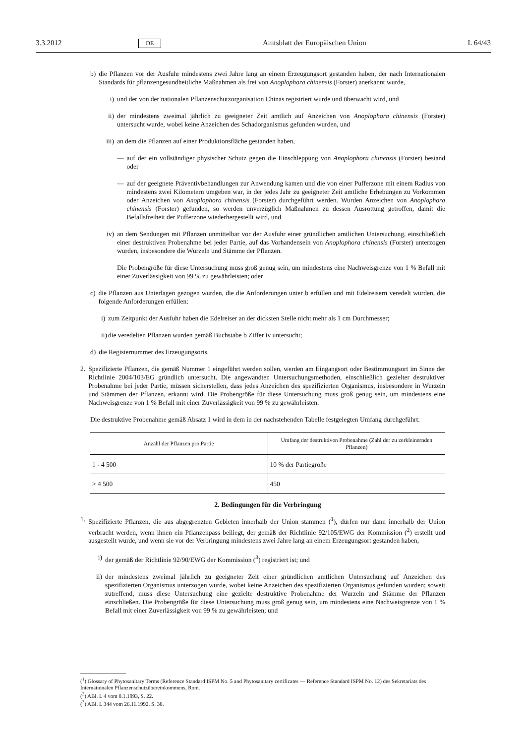3.3.2012 DE Amtsblatt der Europäischen Union L 64/43
b) die Pflanzen vor der Ausfuhr mindestens zwei Jahre lang an einem Erzeugungsort gestanden haben, der nach Internationalen Standards für pflanzengesundheitliche Maßnahmen als frei von Anoplophora chinensis (Forster) anerkannt wurde,
i) und der von der nationalen Pflanzenschutzorganisation Chinas registriert wurde und überwacht wird, und
ii) der mindestens zweimal jährlich zu geeigneter Zeit amtlich auf Anzeichen von Anoplophora chinensis (Forster) untersucht wurde, wobei keine Anzeichen des Schadorganismus gefunden wurden, und
iii) an dem die Pflanzen auf einer Produktionsfläche gestanden haben,
— auf der ein vollständiger physischer Schutz gegen die Einschleppung von Anoplophora chinensis (Forster) bestand oder
— auf der geeignete Präventivbehandlungen zur Anwendung kamen und die von einer Pufferzone mit einem Radius von mindestens zwei Kilometern umgeben war, in der jedes Jahr zu geeigneter Zeit amtliche Erhebungen zu Vorkommen oder Anzeichen von Anoplophora chinensis (Forster) durchgeführt werden. Wurden Anzeichen von Anoplophora chinensis (Forster) gefunden, so werden unverzüglich Maßnahmen zu dessen Ausrottung getroffen, damit die Befallsfreiheit der Pufferzone wiederhergestellt wird, und
iv) an dem Sendungen mit Pflanzen unmittelbar vor der Ausfuhr einer gründlichen amtlichen Untersuchung, einschließlich einer destruktiven Probenahme bei jeder Partie, auf das Vorhandensein von Anoplophora chinensis (Forster) unterzogen wurden, insbesondere die Wurzeln und Stämme der Pflanzen.
Die Probengröße für diese Untersuchung muss groß genug sein, um mindestens eine Nachweisgrenze von 1 % Befall mit einer Zuverlässigkeit von 99 % zu gewährleisten; oder
c) die Pflanzen aus Unterlagen gezogen wurden, die die Anforderungen unter b erfüllen und mit Edelreisern veredelt wurden, die folgende Anforderungen erfüllen:
i) zum Zeitpunkt der Ausfuhr haben die Edelreiser an der dicksten Stelle nicht mehr als 1 cm Durchmesser;
ii) die veredelten Pflanzen wurden gemäß Buchstabe b Ziffer iv untersucht;
d) die Registernummer des Erzeugungsorts.
2. Spezifizierte Pflanzen, die gemäß Nummer 1 eingeführt werden sollen, werden am Eingangsort oder Bestimmungsort im Sinne der Richtlinie 2004/103/EG gründlich untersucht. Die angewandten Untersuchungsmethoden, einschließlich gezielter destruktiver Probenahme bei jeder Partie, müssen sicherstellen, dass jedes Anzeichen des spezifizierten Organismus, insbesondere in Wurzeln und Stämmen der Pflanzen, erkannt wird. Die Probengröße für diese Untersuchung muss groß genug sein, um mindestens eine Nachweisgrenze von 1 % Befall mit einer Zuverlässigkeit von 99 % zu gewährleisten.
Die destruktive Probenahme gemäß Absatz 1 wird in dem in der nachstehenden Tabelle festgelegten Umfang durchgeführt:
| Anzahl der Pflanzen pro Partie | Umfang der destruktiven Probenahme (Zahl der zu zerkleinernden Pflanzen) |
| --- | --- |
| 1 - 4 500 | 10 % der Partiegröße |
| > 4 500 | 450 |
2. Bedingungen für die Verbringung
1. Spezifizierte Pflanzen, die aus abgegrenzten Gebieten innerhalb der Union stammen (<sup>1</sup>), dürfen nur dann innerhalb der Union verbracht werden, wenn ihnen ein Pflanzenpass beiliegt, der gemäß der Richtlinie 92/105/EWG der Kommission (<sup>2</sup>) erstellt und ausgestellt wurde, und wenn sie vor der Verbringung mindestens zwei Jahre lang an einem Erzeugungsort gestanden haben,
i) der gemäß der Richtlinie 92/90/EWG der Kommission (<sup>3</sup>) registriert ist; und
ii) der mindestens zweimal jährlich zu geeigneter Zeit einer gründlichen amtlichen Untersuchung auf Anzeichen des spezifizierten Organismus unterzogen wurde, wobei keine Anzeichen des spezifizierten Organismus gefunden wurden; soweit zutreffend, muss diese Untersuchung eine gezielte destruktive Probenahme der Wurzeln und Stämme der Pflanzen einschließen. Die Probengröße für diese Untersuchung muss groß genug sein, um mindestens eine Nachweisgrenze von 1 % Befall mit einer Zuverlässigkeit von 99 % zu gewährleisten; und
(<sup>1</sup>) Glossary of Phytosanitary Terms (Reference Standard ISPM No. 5 and Phytosanitary certificates — Reference Standard ISPM No. 12) des Sekretariats des Internationalen Pflanzenschutzübereinkommens, Rom.
(<sup>2</sup>) ABl. L 4 vom 8.1.1993, S. 22.
(<sup>3</sup>) ABl. L 344 vom 26.11.1992, S. 38.